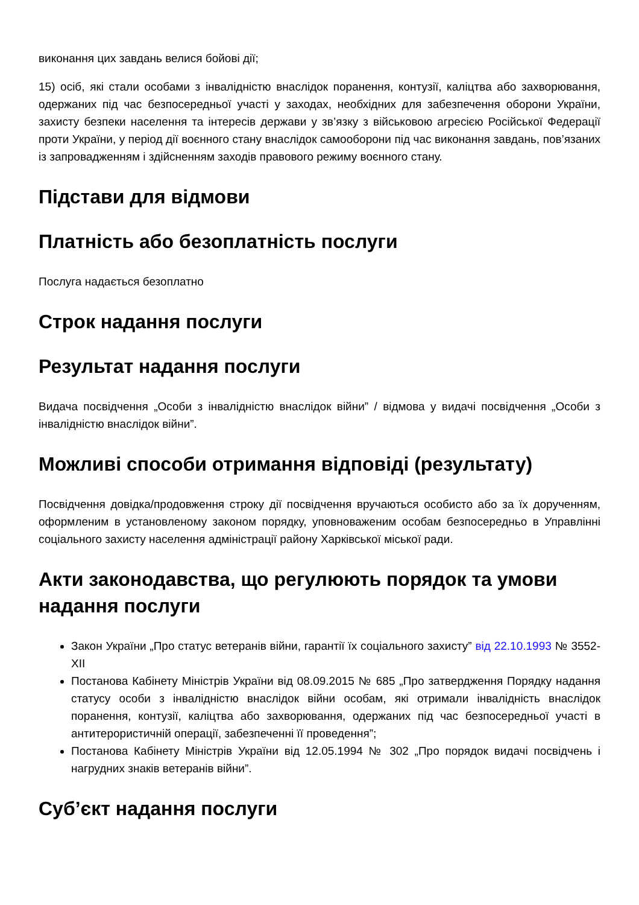виконання цих завдань велися бойові дії;
15) осіб, які стали особами з інвалідністю внаслідок поранення, контузії, каліцтва або захворювання, одержаних під час безпосередньої участі у заходах, необхідних для забезпечення оборони України, захисту безпеки населення та інтересів держави у зв’язку з військовою агресією Російської Федерації проти України, у період дії воєнного стану внаслідок самооборони під час виконання завдань, пов’язаних із запровадженням і здійсненням заходів правового режиму воєнного стану.
Підстави для відмови
Платність або безоплатність послуги
Послуга надається безоплатно
Строк надання послуги
Результат надання послуги
Видача посвідчення „Особи з інвалідністю внаслідок війни” / відмова у видачі посвідчення „Особи з інвалідністю внаслідок війни”.
Можливі способи отримання відповіді (результату)
Посвідчення довідка/продовження строку дії посвідчення вручаються особисто або за їх дорученням, оформленим в установленому законом порядку, уповноваженим особам безпосередньо в Управлінні соціального захисту населення адміністрації району Харківської міської ради.
Акти законодавства, що регулюють порядок та умови надання послуги
Закон України „Про статус ветеранів війни, гарантії їх соціального захисту” від 22.10.1993 № 3552-XII
Постанова Кабінету Міністрів України від 08.09.2015 № 685 „Про затвердження Порядку надання статусу особи з інвалідністю внаслідок війни особам, які отримали інвалідність внаслідок поранення, контузії, каліцтва або захворювання, одержаних під час безпосередньої участі в антитерористичній операції, забезпеченні її проведення”;
Постанова Кабінету Міністрів України від 12.05.1994 № 302 „Про порядок видачі посвідчень і нагрудних знаків ветеранів війни”.
Суб’єкт надання послуги